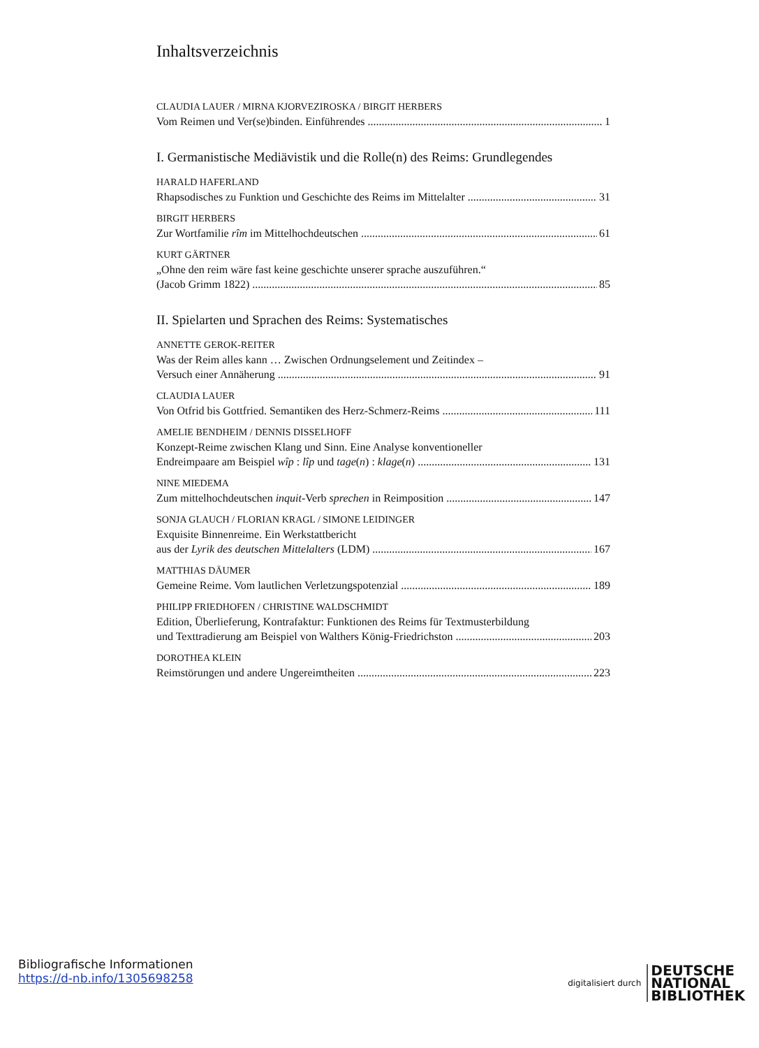Inhaltsverzeichnis
CLAUDIA LAUER / MIRNA KJORVEZIROSKA / BIRGIT HERBERS
Vom Reimen und Ver(se)binden. Einführendes 1
I. Germanistische Mediävistik und die Rolle(n) des Reims: Grundlegendes
HARALD HAFERLAND
Rhapsodisches zu Funktion und Geschichte des Reims im Mittelalter 31
BIRGIT HERBERS
Zur Wortfamilie rîm im Mittelhochdeutschen 61
KURT GÄRTNER
„Ohne den reim wäre fast keine geschichte unserer sprache auszuführen.“
(Jacob Grimm 1822) 85
II. Spielarten und Sprachen des Reims: Systematisches
ANNETTE GEROK-REITER
Was der Reim alles kann … Zwischen Ordnungselement und Zeitindex –
Versuch einer Annäherung 91
CLAUDIA LAUER
Von Otfrid bis Gottfried. Semantiken des Herz-Schmerz-Reims 111
AMELIE BENDHEIM / DENNIS DISSELHOFF
Konzept-Reime zwischen Klang und Sinn. Eine Analyse konventioneller
Endreimpaare am Beispiel wîp : lîp und tage(n) : klage(n) 131
NINE MIEDEMA
Zum mittelhochdeutschen inquit-Verb sprechen in Reimposition 147
SONJA GLAUCH / FLORIAN KRAGL / SIMONE LEIDINGER
Exquisite Binnenreime. Ein Werkstattbericht
aus der Lyrik des deutschen Mittelalters (LDM) 167
MATTHIAS DÄUMER
Gemeine Reime. Vom lautlichen Verletzungspotenzial 189
PHILIPP FRIEDHOFEN / CHRISTINE WALDSCHMIDT
Edition, Überlieferung, Kontrafaktur: Funktionen des Reims für Textmusterbildung
und Texttradierung am Beispiel von Walthers König-Friedrichston 203
DOROTHEA KLEIN
Reimstörungen und andere Ungereimtheiten 223
Bibliografische Informationen
https://d-nb.info/1305698258
digitalisiert durch DEUTSCHE
NATIONAL
BIBLIOTHEK